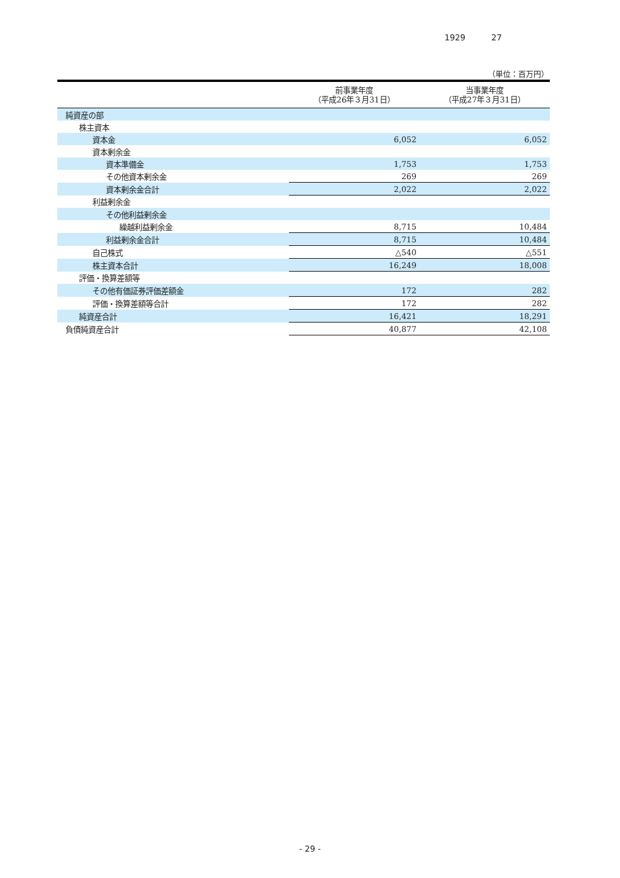1929 27
（単位：百万円）
| | 前事業年度 （平成26年３月31日） | 当事業年度 （平成27年３月31日） |
| --- | --- | --- |
| 純資産の部 | | |
| 株主資本 | | |
| 資本金 | 6,052 | 6,052 |
| 資本剰余金 | | |
| 資本準備金 | 1,753 | 1,753 |
| その他資本剰余金 | 269 | 269 |
| 資本剰余金合計 | 2,022 | 2,022 |
| 利益剰余金 | | |
| その他利益剰余金 | | |
| 繰越利益剰余金 | 8,715 | 10,484 |
| 利益剰余金合計 | 8,715 | 10,484 |
| 自己株式 | △540 | △551 |
| 株主資本合計 | 16,249 | 18,008 |
| 評価・換算差額等 | | |
| その他有価証券評価差額金 | 172 | 282 |
| 評価・換算差額等合計 | 172 | 282 |
| 純資産合計 | 16,421 | 18,291 |
| 負債純資産合計 | 40,877 | 42,108 |
- 29 -